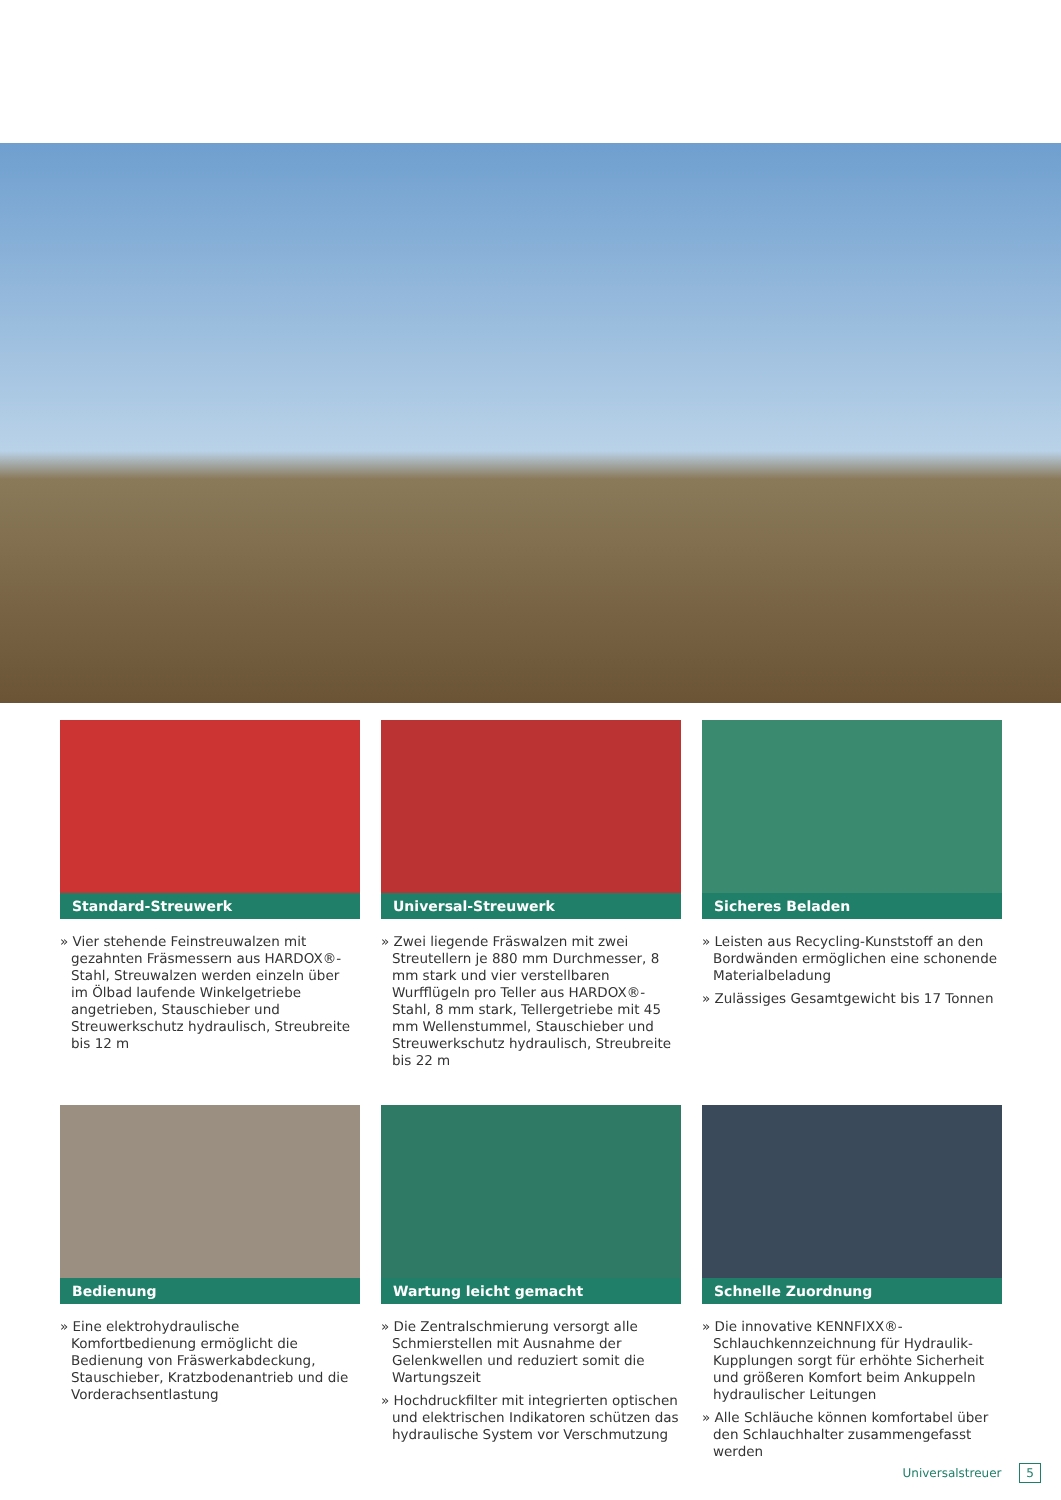Standard-Streuwerk
» Vier stehende Feinstreuwalzen mit gezahnten Fräsmessern aus HARDOX®-Stahl, Streuwalzen werden einzeln über im Ölbad laufende Winkelgetriebe angetrieben, Stauschieber und Streuwerkschutz hydraulisch, Streubreite bis 12 m
Universal-Streuwerk
» Zwei liegende Fräswalzen mit zwei Streutellern je 880 mm Durchmesser, 8 mm stark und vier verstellbaren Wurfflügeln pro Teller aus HARDOX®-Stahl, 8 mm stark, Tellergetriebe mit 45 mm Wellenstummel, Stauschieber und Streuwerkschutz hydraulisch, Streubreite bis 22 m
Sicheres Beladen
» Leisten aus Recycling-Kunststoff an den Bordwänden ermöglichen eine schonende Materialbeladung
» Zulässiges Gesamtgewicht bis 17 Tonnen
Bedienung
» Eine elektrohydraulische Komfortbedienung ermöglicht die Bedienung von Fräswerkabdeckung, Stauschieber, Kratzbodenantrieb und die Vorderachsentlastung
Wartung leicht gemacht
» Die Zentralschmierung versorgt alle Schmierstellen mit Ausnahme der Gelenkwellen und reduziert somit die Wartungszeit
» Hochdruckfilter mit integrierten optischen und elektrischen Indikatoren schützen das hydraulische System vor Verschmutzung
Schnelle Zuordnung
» Die innovative KENNFIXX®-Schlauchkennzeichnung für Hydraulik-Kupplungen sorgt für erhöhte Sicherheit und größeren Komfort beim Ankuppeln hydraulischer Leitungen
» Alle Schläuche können komfortabel über den Schlauchhalter zusammengefasst werden
Universalstreuer 5